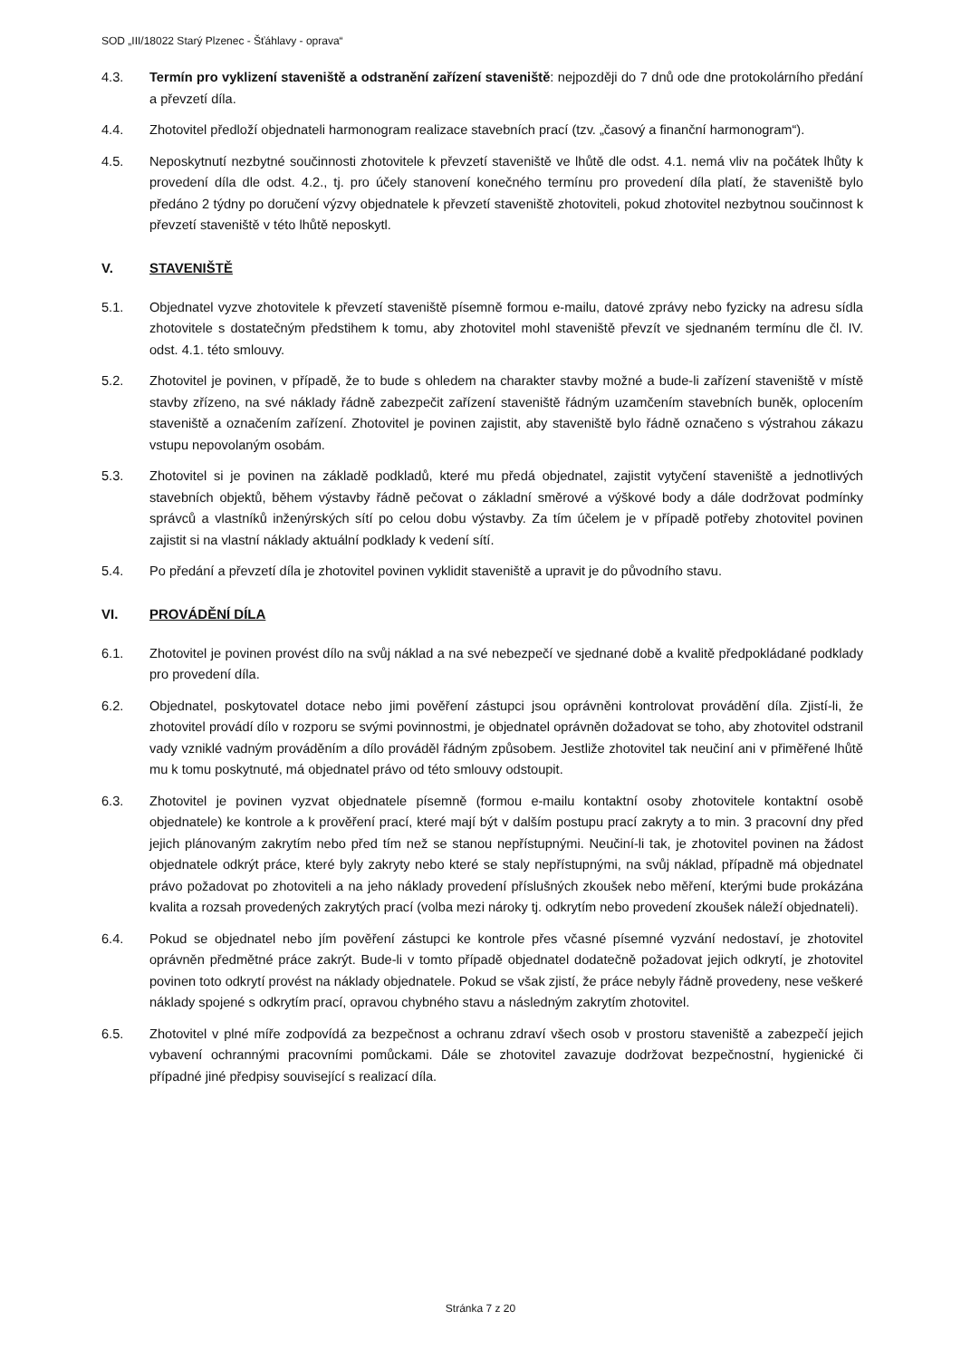SOD „III/18022 Starý Plzenec - Šťáhlavy - oprava“
4.3. Termín pro vyklizení staveniště a odstranění zařízení staveniště: nejpozději do 7 dnů ode dne protokolárního předání a převzetí díla.
4.4. Zhotovitel předloží objednateli harmonogram realizace stavebních prací (tzv. „časový a finanční harmonogram“).
4.5. Neposkytnutí nezbytné součinnosti zhotovitele k převzetí staveniště ve lhůtě dle odst. 4.1. nemá vliv na počátek lhůty k provedení díla dle odst. 4.2., tj. pro účely stanovení konečného termínu pro provedení díla platí, že staveniště bylo předáno 2 týdny po doručení výzvy objednatele k převzetí staveniště zhotoviteli, pokud zhotovitel nezbytnou součinnost k převzetí staveniště v této lhůtě neposkytl.
V. STAVENIŠTĚ
5.1. Objednatel vyzve zhotovitele k převzetí staveniště písemně formou e-mailu, datové zprávy nebo fyzicky na adresu sídla zhotovitele s dostatečným předstihem k tomu, aby zhotovitel mohl staveniště převzít ve sjednaném termínu dle čl. IV. odst. 4.1. této smlouvy.
5.2. Zhotovitel je povinen, v případě, že to bude s ohledem na charakter stavby možné a bude-li zařízení staveniště v místě stavby zřízeno, na své náklady řádně zabezpečit zařízení staveniště řádným uzamčením stavebních buněk, oplocením staveniště a označením zařízení. Zhotovitel je povinen zajistit, aby staveniště bylo řádně označeno s výstrahou zákazu vstupu nepovolaným osobám.
5.3. Zhotovitel si je povinen na základě podkladů, které mu předá objednatel, zajistit vytyčení staveniště a jednotlivých stavebních objektů, během výstavby řádně pečovat o základní směrové a výškové body a dále dodržovat podmínky správců a vlastníků inženýrských sítí po celou dobu výstavby. Za tím účelem je v případě potřeby zhotovitel povinen zajistit si na vlastní náklady aktuální podklady k vedení sítí.
5.4. Po předání a převzetí díla je zhotovitel povinen vyklidit staveniště a upravit je do původního stavu.
VI. PROVÁDĚNÍ DÍLA
6.1. Zhotovitel je povinen provést dílo na svůj náklad a na své nebezpečí ve sjednané době a kvalitě předpokládané podklady pro provedení díla.
6.2. Objednatel, poskytovatel dotace nebo jimi pověření zástupci jsou oprávněni kontrolovat provádění díla. Zjistí-li, že zhotovitel provádí dílo v rozporu se svými povinnostmi, je objednatel oprávněn dožadovat se toho, aby zhotovitel odstranil vady vzniklé vadným prováděním a dílo prováděl řádným způsobem. Jestliže zhotovitel tak neučiní ani v přiměřené lhůtě mu k tomu poskytnuté, má objednatel právo od této smlouvy odstoupit.
6.3. Zhotovitel je povinen vyzvat objednatele písemně (formou e-mailu kontaktní osoby zhotovitele kontaktní osobě objednatele) ke kontrole a k prověření prací, které mají být v dalším postupu prací zakryty a to min. 3 pracovní dny před jejich plánovaným zakrytím nebo před tím než se stanou nepřístupnými. Neučiní-li tak, je zhotovitel povinen na žádost objednatele odkrýt práce, které byly zakryty nebo které se staly nepřístupnými, na svůj náklad, případně má objednatel právo požadovat po zhotoviteli a na jeho náklady provedení příslušných zkoušek nebo měření, kterými bude prokázána kvalita a rozsah provedených zakrytých prací (volba mezi nároky tj. odkrytím nebo provedení zkoušek náleží objednateli).
6.4. Pokud se objednatel nebo jím pověření zástupci ke kontrole přes včasné písemné vyzvání nedostaví, je zhotovitel oprávněn předmětné práce zakrýt. Bude-li v tomto případě objednatel dodatečně požadovat jejich odkrytí, je zhotovitel povinen toto odkrytí provést na náklady objednatele. Pokud se však zjistí, že práce nebyly řádně provedeny, nese veškeré náklady spojené s odkrytím prací, opravou chybného stavu a následným zakrytím zhotovitel.
6.5. Zhotovitel v plné míře zodpovídá za bezpečnost a ochranu zdraví všech osob v prostoru staveniště a zabezpečí jejich vybavení ochrannými pracovními pomůckami. Dále se zhotovitel zavazuje dodržovat bezpečnostní, hygienické či případné jiné předpisy související s realizací díla.
Stránka 7 z 20